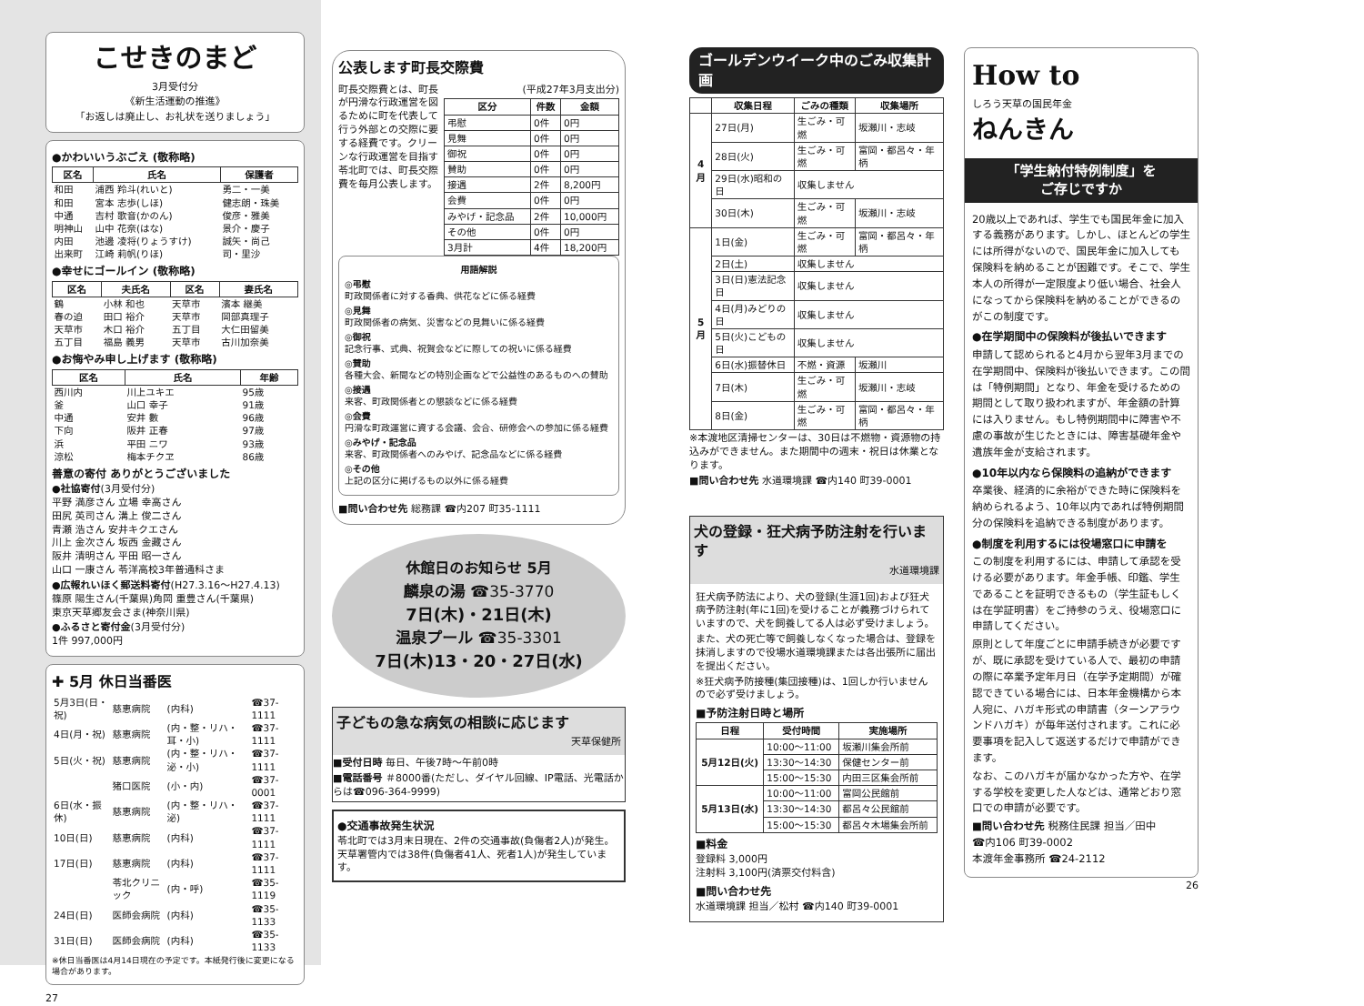こせきのまど
3月受付分
《新生活運動の推進》
「お返しは廃止し、お礼状を送りましょう」
●かわいいうぶごえ (敬称略)
| 区名 | 氏名 | 保護者 |
| --- | --- | --- |
| 和田 | 浦西 羚斗(れいと) | 勇二・一美 |
| 和田 | 宮本 志歩(しほ) | 健志朗・珠美 |
| 中通 | 吉村 歌音(かのん) | 俊彦・雅美 |
| 明神山 | 山中 花奈(はな) | 景介・慶子 |
| 内田 | 池邊 凌将(りょうすけ) | 誠矢・尚己 |
| 出来町 | 江崎 莉帆(りほ) | 司・里沙 |
●幸せにゴールイン (敬称略)
| 区名 | 夫氏名 | 区名 | 妻氏名 |
| --- | --- | --- | --- |
| 鶴 | 小林 和也 | 天草市 | 濱本 継美 |
| 春の迫 | 田口 裕介 | 天草市 | 岡部真理子 |
| 天草市 | 木口 裕介 | 五丁目 | 大仁田留美 |
| 五丁目 | 福島 義男 | 天草市 | 古川加奈美 |
●お悔やみ申し上げます (敬称略)
| 区名 | 氏名 | 年齢 |
| --- | --- | --- |
| 西川内 | 川上ユキエ | 95歳 |
| 釜 | 山口 幸子 | 91歳 |
| 中通 | 安井 數 | 96歳 |
| 下向 | 阪井 正春 | 97歳 |
| 浜 | 平田 ニワ | 93歳 |
| 涼松 | 梅本チクヱ | 86歳 |
善意の寄付 ありがとうございました
●社協寄付(3月受付分)
平野 満彦さん 立場 幸高さん
田尻 英司さん 溝上 俊二さん
青瀬 浩さん 安井キクエさん
川上 金次さん 坂西 金藏さん
阪井 清明さん 平田 昭一さん
山口 一康さん 苓洋高校3年普通科さま
●広報れいほく郵送料寄付(H27.3.16〜H27.4.13)
篠原 陽生さん(千葉県)角岡 重豊さん(千葉県)
東京天草郷友会さま(神奈川県)
●ふるさと寄付金(3月受付分)
1件 997,000円
✚ 5月 休日当番医
| 5月3日(日・祝) | 慈恵病院 | (内科) | ☎37-1111 |
| 4日(月・祝) | 慈恵病院 | (内・整・リハ・耳・小) | ☎37-1111 |
| 5日(火・祝) | 慈恵病院 | (内・整・リハ・泌・小) | ☎37-1111 |
| | 猪口医院 | (小・内) | ☎37-0001 |
| 6日(水・振休) | 慈恵病院 | (内・整・リハ・泌) | ☎37-1111 |
| 10日(日) | 慈恵病院 | (内科) | ☎37-1111 |
| 17日(日) | 慈恵病院 | (内科) | ☎37-1111 |
| | 苓北クリニック | (内・呼) | ☎35-1119 |
| 24日(日) | 医師会病院 | (内科) | ☎35-1133 |
| 31日(日) | 医師会病院 | (内科) | ☎35-1133 |
※休日当番医は4月14日現在の予定です。本紙発行後に変更になる場合があります。
27
公表します町長交際費
町長交際費とは、町長が円滑な行政運営を図るために町を代表して行う外部との交際に要する経費です。クリーンな行政運営を目指す苓北町では、町長交際費を毎月公表します。
(平成27年3月支出分)
| 区分 | 件数 | 金額 |
| --- | --- | --- |
| 弔慰 | 0件 | 0円 |
| 見舞 | 0件 | 0円 |
| 御祝 | 0件 | 0円 |
| 賛助 | 0件 | 0円 |
| 接遇 | 2件 | 8,200円 |
| 会費 | 0件 | 0円 |
| みやげ・記念品 | 2件 | 10,000円 |
| その他 | 0件 | 0円 |
| 3月計 | 4件 | 18,200円 |
用語解説
◎弔慰
町政関係者に対する香典、供花などに係る経費
◎見舞
町政関係者の病気、災害などの見舞いに係る経費
◎御祝
記念行事、式典、祝賀会などに際しての祝いに係る経費
◎賛助
各種大会、新聞などの特別企画などで公益性のあるものへの賛助
◎接遇
来客、町政関係者との懇談などに係る経費
◎会費
円滑な町政運営に資する会議、会合、研修会への参加に係る経費
◎みやげ・記念品
来客、町政関係者へのみやげ、記念品などに係る経費
◎その他
上記の区分に掲げるもの以外に係る経費
■問い合わせ先 総務課 ☎内207 町35-1111
休館日のお知らせ 5月
麟泉の湯 ☎35-3770
7日(木)・21日(木)
温泉プール ☎35-3301
7日(木)13・20・27日(水)
子どもの急な病気の相談に応じます
天草保健所
■受付日時 毎日、午後7時〜午前0時
■電話番号 ＃8000番(ただし、ダイヤル回線、IP電話、光電話からは☎096-364-9999)
●交通事故発生状況
苓北町では3月末日現在、2件の交通事故(負傷者2人)が発生。天草署管内では38件(負傷者41人、死者1人)が発生しています。
ゴールデンウイーク中のごみ収集計画
| | 収集日程 | ごみの種類 | 収集場所 |
| --- | --- | --- | --- |
| 4月 | 27日(月) | 生ごみ・可燃 | 坂瀬川・志岐 |
| | 28日(火) | 生ごみ・可燃 | 富岡・都呂々・年柄 |
| | 29日(水)昭和の日 | 収集しません | |
| | 30日(木) | 生ごみ・可燃 | 坂瀬川・志岐 |
| 5月 | 1日(金) | 生ごみ・可燃 | 富岡・都呂々・年柄 |
| | 2日(土) | 収集しません | |
| | 3日(日)憲法記念日 | 収集しません | |
| | 4日(月)みどりの日 | 収集しません | |
| | 5日(火)こどもの日 | 収集しません | |
| | 6日(水)振替休日 | 不燃・資源 | 坂瀬川 |
| | 7日(木) | 生ごみ・可燃 | 坂瀬川・志岐 |
| | 8日(金) | 生ごみ・可燃 | 富岡・都呂々・年柄 |
※本渡地区清掃センターは、30日は不燃物・資源物の持込みができません。また期間中の週末・祝日は休業となります。
■問い合わせ先 水道環境課 ☎内140 町39-0001
犬の登録・狂犬病予防注射を行います
水道環境課
狂犬病予防法により、犬の登録(生涯1回)および狂犬病予防注射(年に1回)を受けることが義務づけられていますので、犬を飼養してる人は必ず受けましょう。
また、犬の死亡等で飼養しなくなった場合は、登録を抹消しますので役場水道環境課または各出張所に届出を提出ください。
※狂犬病予防接種(集団接種)は、1回しか行いませんので必ず受けましょう。
■予防注射日時と場所
| 日程 | 受付時間 | 実施場所 |
| --- | --- | --- |
| 5月12日(火) | 10:00〜11:00 | 坂瀬川集会所前 |
| | 13:30〜14:30 | 保健センター前 |
| | 15:00〜15:30 | 内田三区集会所前 |
| 5月13日(水) | 10:00〜11:00 | 富岡公民館前 |
| | 13:30〜14:30 | 都呂々公民館前 |
| | 15:00〜15:30 | 都呂々木場集会所前 |
■料金
登録料 3,000円
注射料 3,100円(済票交付料含)
■問い合わせ先
水道環境課 担当／松村 ☎内140 町39-0001
How to
しろう天草の国民年金
ねんきん
「学生納付特例制度」を
ご存じですか
20歳以上であれば、学生でも国民年金に加入する義務があります。しかし、ほとんどの学生には所得がないので、国民年金に加入しても保険料を納めることが困難です。そこで、学生本人の所得が一定限度より低い場合、社会人になってから保険料を納めることができるのがこの制度です。
●在学期間中の保険料が後払いできます
申請して認められると4月から翌年3月までの在学期間中、保険料が後払いできます。この間は「特例期間」となり、年金を受けるための期間として取り扱われますが、年金額の計算には入りません。もし特例期間中に障害や不慮の事故が生じたときには、障害基礎年金や遺族年金が支給されます。
●10年以内なら保険料の追納ができます
卒業後、経済的に余裕ができた時に保険料を納められるよう、10年以内であれば特例期間分の保険料を追納できる制度があります。
●制度を利用するには役場窓口に申請を
この制度を利用するには、申請して承認を受ける必要があります。年金手帳、印鑑、学生であることを証明できるもの（学生証もしくは在学証明書）をご持参のうえ、役場窓口に申請してください。
原則として年度ごとに申請手続きが必要ですが、既に承認を受けている人で、最初の申請の際に卒業予定年月日（在学予定期間）が確認できている場合には、日本年金機構から本人宛に、ハガキ形式の申請書（ターンアラウンドハガキ）が毎年送付されます。これに必要事項を記入して返送するだけで申請ができます。
なお、このハガキが届かなかった方や、在学する学校を変更した人などは、通常どおり窓口での申請が必要です。
■問い合わせ先 税務住民課 担当／田中
☎内106 町39-0002
本渡年金事務所 ☎24-2112
26